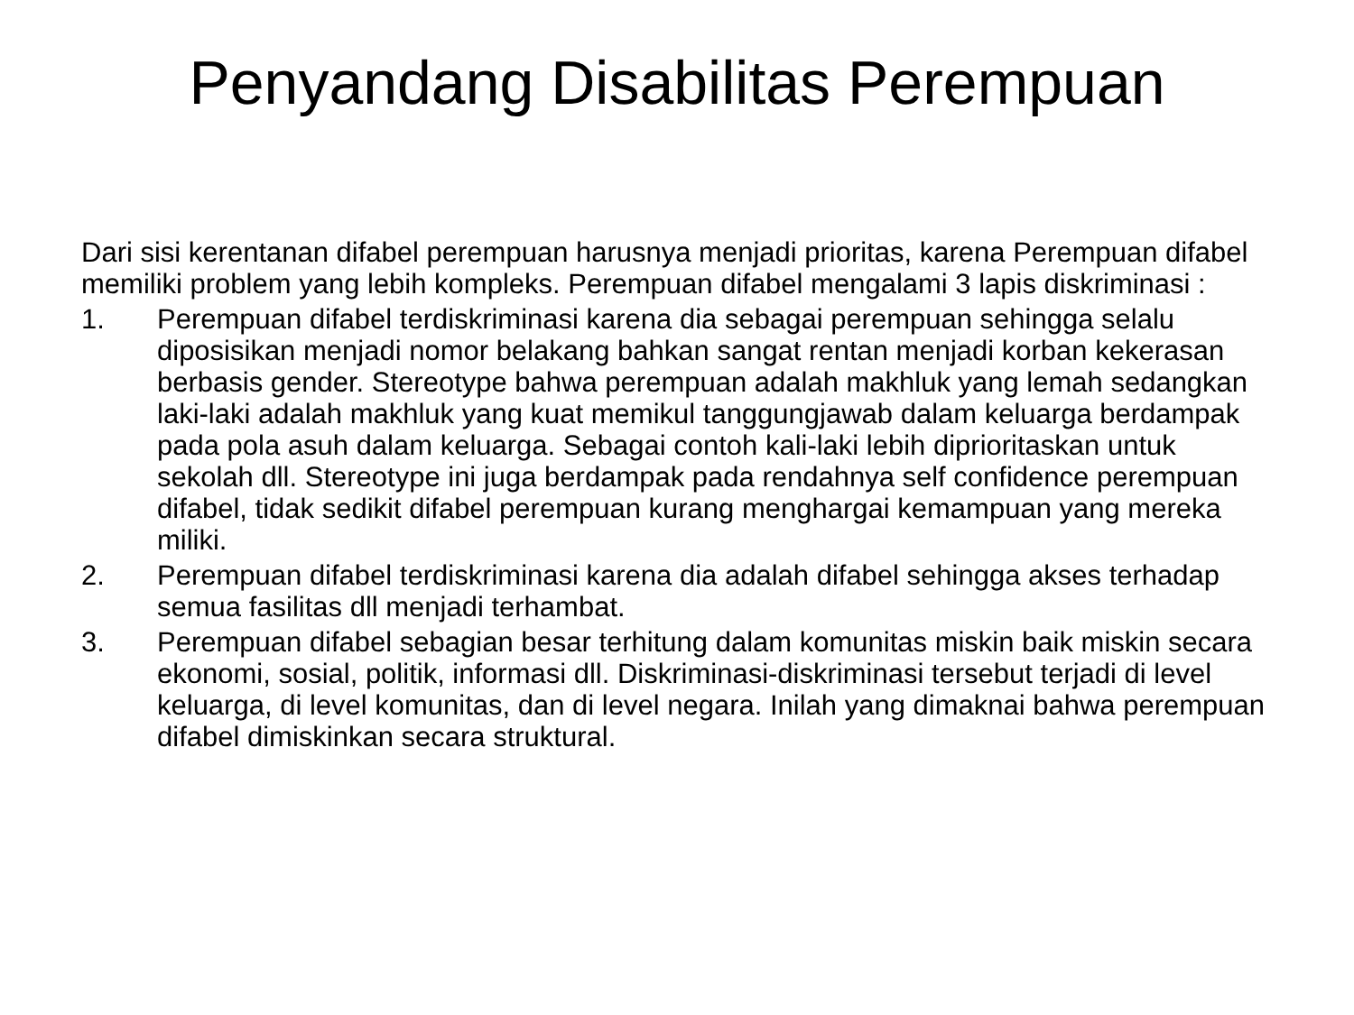Penyandang Disabilitas Perempuan
Dari sisi kerentanan difabel perempuan harusnya menjadi prioritas, karena Perempuan difabel memiliki problem yang lebih kompleks. Perempuan difabel mengalami 3 lapis diskriminasi :
1. Perempuan difabel terdiskriminasi karena dia sebagai perempuan sehingga selalu diposisikan menjadi nomor belakang bahkan sangat rentan menjadi korban kekerasan berbasis gender. Stereotype bahwa perempuan adalah makhluk yang lemah sedangkan laki-laki adalah makhluk yang kuat memikul tanggungjawab dalam keluarga berdampak pada pola asuh dalam keluarga. Sebagai contoh kali-laki lebih diprioritaskan untuk sekolah dll. Stereotype ini juga berdampak pada rendahnya self confidence perempuan difabel, tidak sedikit difabel perempuan kurang menghargai kemampuan yang mereka miliki.
2. Perempuan difabel terdiskriminasi karena dia adalah difabel sehingga akses terhadap semua fasilitas dll menjadi terhambat.
3. Perempuan difabel sebagian besar terhitung dalam komunitas miskin baik miskin secara ekonomi, sosial, politik, informasi dll. Diskriminasi-diskriminasi tersebut terjadi di level keluarga, di level komunitas, dan di level negara. Inilah yang dimaknai bahwa perempuan difabel dimiskinkan secara struktural.